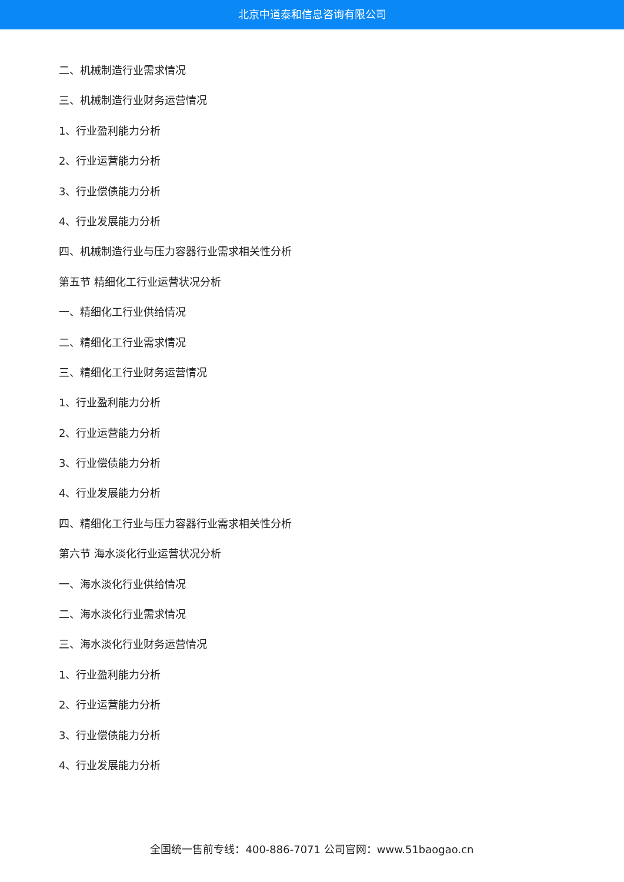北京中道泰和信息咨询有限公司
二、机械制造行业需求情况
三、机械制造行业财务运营情况
1、行业盈利能力分析
2、行业运营能力分析
3、行业偿债能力分析
4、行业发展能力分析
四、机械制造行业与压力容器行业需求相关性分析
第五节 精细化工行业运营状况分析
一、精细化工行业供给情况
二、精细化工行业需求情况
三、精细化工行业财务运营情况
1、行业盈利能力分析
2、行业运营能力分析
3、行业偿债能力分析
4、行业发展能力分析
四、精细化工行业与压力容器行业需求相关性分析
第六节 海水淡化行业运营状况分析
一、海水淡化行业供给情况
二、海水淡化行业需求情况
三、海水淡化行业财务运营情况
1、行业盈利能力分析
2、行业运营能力分析
3、行业偿债能力分析
4、行业发展能力分析
全国统一售前专线：400-886-7071 公司官网：www.51baogao.cn